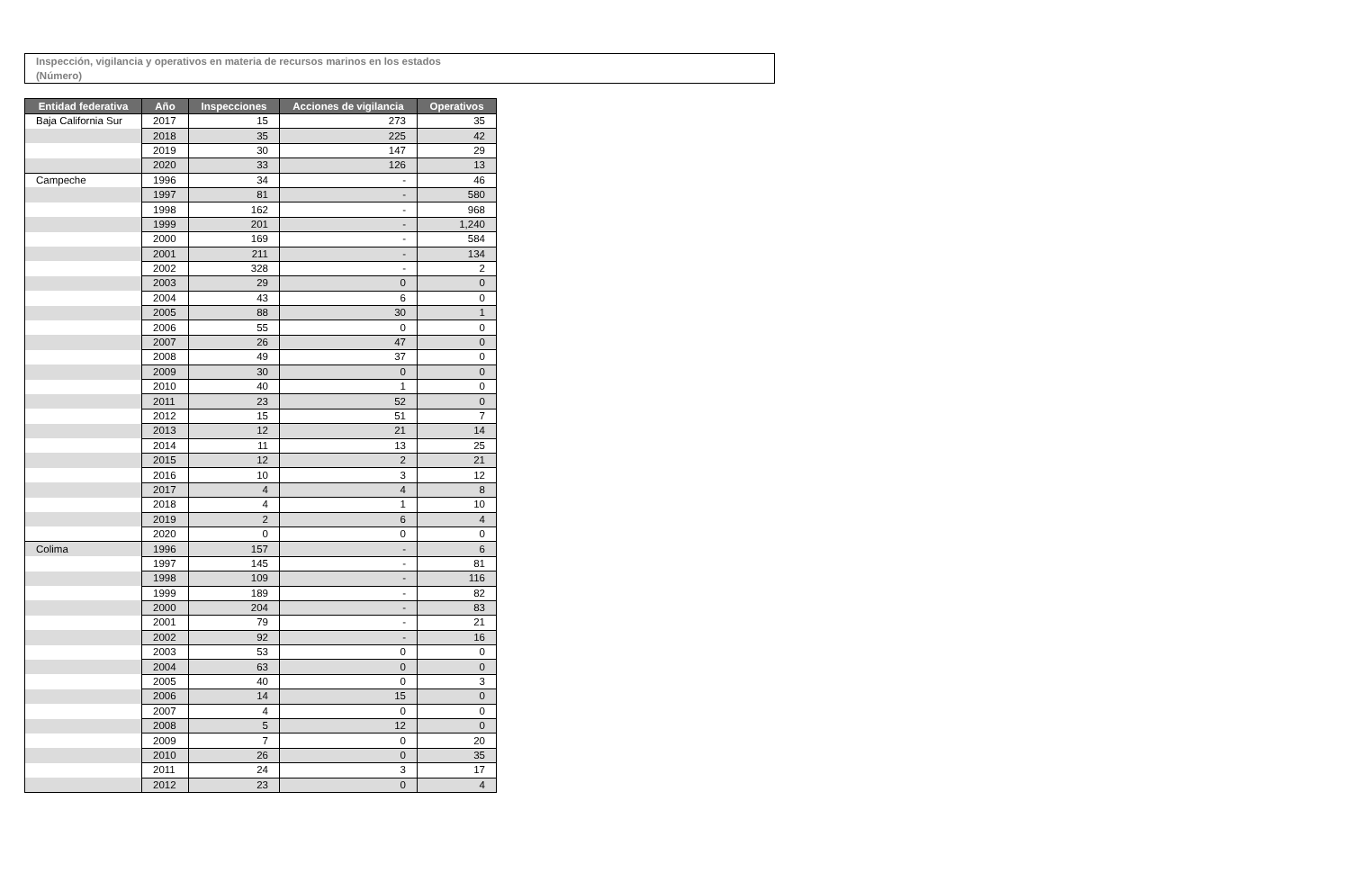Inspección, vigilancia y operativos en materia de recursos marinos en los estados
(Número)
| Entidad federativa | Año | Inspecciones | Acciones de vigilancia | Operativos |
| --- | --- | --- | --- | --- |
| Baja California Sur | 2017 | 15 | 273 | 35 |
| | 2018 | 35 | 225 | 42 |
| | 2019 | 30 | 147 | 29 |
| | 2020 | 33 | 126 | 13 |
| Campeche | 1996 | 34 | - | 46 |
| | 1997 | 81 | - | 580 |
| | 1998 | 162 | - | 968 |
| | 1999 | 201 | - | 1,240 |
| | 2000 | 169 | - | 584 |
| | 2001 | 211 | - | 134 |
| | 2002 | 328 | - | 2 |
| | 2003 | 29 | 0 | 0 |
| | 2004 | 43 | 6 | 0 |
| | 2005 | 88 | 30 | 1 |
| | 2006 | 55 | 0 | 0 |
| | 2007 | 26 | 47 | 0 |
| | 2008 | 49 | 37 | 0 |
| | 2009 | 30 | 0 | 0 |
| | 2010 | 40 | 1 | 0 |
| | 2011 | 23 | 52 | 0 |
| | 2012 | 15 | 51 | 7 |
| | 2013 | 12 | 21 | 14 |
| | 2014 | 11 | 13 | 25 |
| | 2015 | 12 | 2 | 21 |
| | 2016 | 10 | 3 | 12 |
| | 2017 | 4 | 4 | 8 |
| | 2018 | 4 | 1 | 10 |
| | 2019 | 2 | 6 | 4 |
| | 2020 | 0 | 0 | 0 |
| Colima | 1996 | 157 | - | 6 |
| | 1997 | 145 | - | 81 |
| | 1998 | 109 | - | 116 |
| | 1999 | 189 | - | 82 |
| | 2000 | 204 | - | 83 |
| | 2001 | 79 | - | 21 |
| | 2002 | 92 | - | 16 |
| | 2003 | 53 | 0 | 0 |
| | 2004 | 63 | 0 | 0 |
| | 2005 | 40 | 0 | 3 |
| | 2006 | 14 | 15 | 0 |
| | 2007 | 4 | 0 | 0 |
| | 2008 | 5 | 12 | 0 |
| | 2009 | 7 | 0 | 20 |
| | 2010 | 26 | 0 | 35 |
| | 2011 | 24 | 3 | 17 |
| | 2012 | 23 | 0 | 4 |